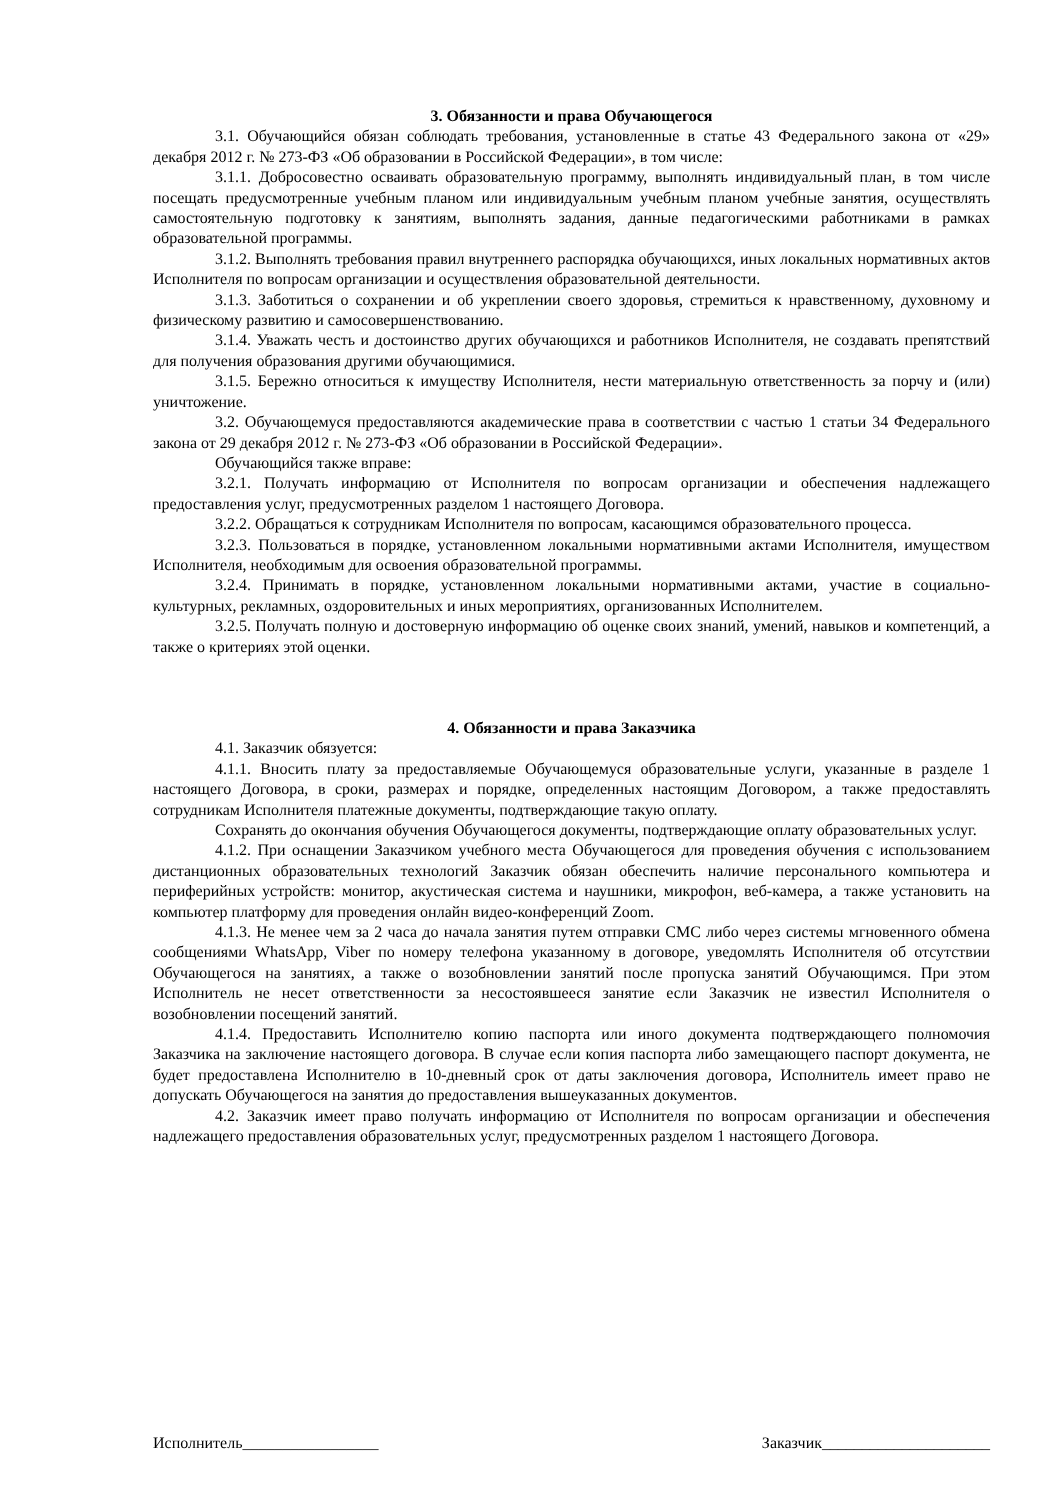3. Обязанности и права Обучающегося
3.1. Обучающийся обязан соблюдать требования, установленные в статье 43 Федерального закона от «29» декабря 2012 г. № 273-ФЗ «Об образовании в Российской Федерации», в том числе:
3.1.1. Добросовестно осваивать образовательную программу, выполнять индивидуальный план, в том числе посещать предусмотренные учебным планом или индивидуальным учебным планом учебные занятия, осуществлять самостоятельную подготовку к занятиям, выполнять задания, данные педагогическими работниками в рамках образовательной программы.
3.1.2. Выполнять требования правил внутреннего распорядка обучающихся, иных локальных нормативных актов Исполнителя по вопросам организации и осуществления образовательной деятельности.
3.1.3. Заботиться о сохранении и об укреплении своего здоровья, стремиться к нравственному, духовному и физическому развитию и самосовершенствованию.
3.1.4. Уважать честь и достоинство других обучающихся и работников Исполнителя, не создавать препятствий для получения образования другими обучающимися.
3.1.5. Бережно относиться к имуществу Исполнителя, нести материальную ответственность за порчу и (или) уничтожение.
3.2. Обучающемуся предоставляются академические права в соответствии с частью 1 статьи 34 Федерального закона от 29 декабря 2012 г. № 273-ФЗ «Об образовании в Российской Федерации».
Обучающийся также вправе:
3.2.1. Получать информацию от Исполнителя по вопросам организации и обеспечения надлежащего предоставления услуг, предусмотренных разделом 1 настоящего Договора.
3.2.2. Обращаться к сотрудникам Исполнителя по вопросам, касающимся образовательного процесса.
3.2.3. Пользоваться в порядке, установленном локальными нормативными актами Исполнителя, имуществом Исполнителя, необходимым для освоения образовательной программы.
3.2.4. Принимать в порядке, установленном локальными нормативными актами, участие в социально-культурных, рекламных, оздоровительных и иных мероприятиях, организованных Исполнителем.
3.2.5. Получать полную и достоверную информацию об оценке своих знаний, умений, навыков и компетенций, а также о критериях этой оценки.
4. Обязанности и права Заказчика
4.1. Заказчик обязуется:
4.1.1. Вносить плату за предоставляемые Обучающемуся образовательные услуги, указанные в разделе 1 настоящего Договора, в сроки, размерах и порядке, определенных настоящим Договором, а также предоставлять сотрудникам Исполнителя платежные документы, подтверждающие такую оплату.
Сохранять до окончания обучения Обучающегося документы, подтверждающие оплату образовательных услуг.
4.1.2. При оснащении Заказчиком учебного места Обучающегося для проведения обучения с использованием дистанционных образовательных технологий Заказчик обязан обеспечить наличие персонального компьютера и периферийных устройств: монитор, акустическая система и наушники, микрофон, веб-камера, а также установить на компьютер платформу для проведения онлайн видео-конференций Zoom.
4.1.3. Не менее чем за 2 часа до начала занятия путем отправки СМС либо через системы мгновенного обмена сообщениями WhatsApp, Viber по номеру телефона указанному в договоре, уведомлять Исполнителя об отсутствии Обучающегося на занятиях, а также о возобновлении занятий после пропуска занятий Обучающимся. При этом Исполнитель не несет ответственности за несостоявшееся занятие если Заказчик не известил Исполнителя о возобновлении посещений занятий.
4.1.4. Предоставить Исполнителю копию паспорта или иного документа подтверждающего полномочия Заказчика на заключение настоящего договора. В случае если копия паспорта либо замещающего паспорт документа, не будет предоставлена Исполнителю в 10-дневный срок от даты заключения договора, Исполнитель имеет право не допускать Обучающегося на занятия до предоставления вышеуказанных документов.
4.2. Заказчик имеет право получать информацию от Исполнителя по вопросам организации и обеспечения надлежащего предоставления образовательных услуг, предусмотренных разделом 1 настоящего Договора.
Исполнитель_________________ Заказчик_____________________